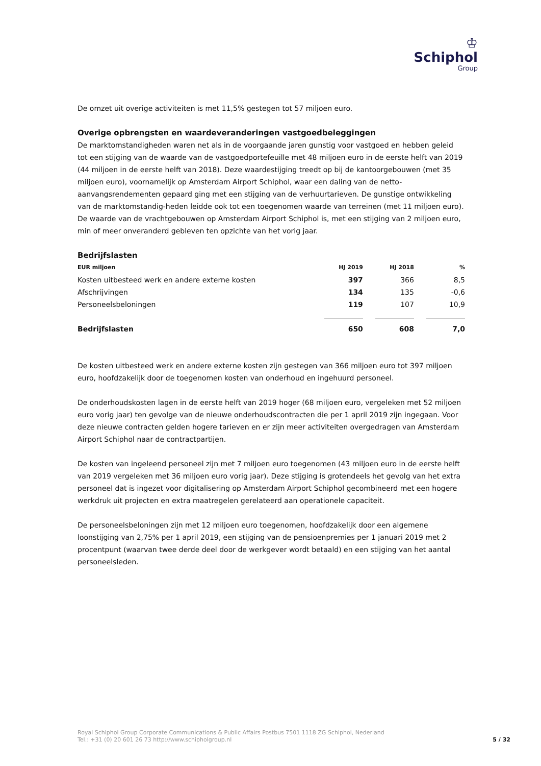♔
Schiphol
Group
De omzet uit overige activiteiten is met 11,5% gestegen tot 57 miljoen euro.
Overige opbrengsten en waardeveranderingen vastgoedbeleggingen
De marktomstandigheden waren net als in de voorgaande jaren gunstig voor vastgoed en hebben geleid tot een stijging van de waarde van de vastgoedportefeuille met 48 miljoen euro in de eerste helft van 2019 (44 miljoen in de eerste helft van 2018). Deze waardestijging treedt op bij de kantoorgebouwen (met 35 miljoen euro), voornamelijk op Amsterdam Airport Schiphol, waar een daling van de netto-aanvangsrendementen gepaard ging met een stijging van de verhuurtarieven. De gunstige ontwikkeling van de marktomstandig-heden leidde ook tot een toegenomen waarde van terreinen (met 11 miljoen euro). De waarde van de vrachtgebouwen op Amsterdam Airport Schiphol is, met een stijging van 2 miljoen euro, min of meer onveranderd gebleven ten opzichte van het vorig jaar.
Bedrijfslasten
| EUR miljoen | HJ 2019 | HJ 2018 | % |
| --- | --- | --- | --- |
| Kosten uitbesteed werk en andere externe kosten | 397 | 366 | 8,5 |
| Afschrijvingen | 134 | 135 | -0,6 |
| Personeelsbeloningen | 119 | 107 | 10,9 |
| Bedrijfslasten | 650 | 608 | 7,0 |
De kosten uitbesteed werk en andere externe kosten zijn gestegen van 366 miljoen euro tot 397 miljoen euro, hoofdzakelijk door de toegenomen kosten van onderhoud en ingehuurd personeel.
De onderhoudskosten lagen in de eerste helft van 2019 hoger (68 miljoen euro, vergeleken met 52 miljoen euro vorig jaar) ten gevolge van de nieuwe onderhoudscontracten die per 1 april 2019 zijn ingegaan. Voor deze nieuwe contracten gelden hogere tarieven en er zijn meer activiteiten overgedragen van Amsterdam Airport Schiphol naar de contractpartijen.
De kosten van ingeleend personeel zijn met 7 miljoen euro toegenomen (43 miljoen euro in de eerste helft van 2019 vergeleken met 36 miljoen euro vorig jaar). Deze stijging is grotendeels het gevolg van het extra personeel dat is ingezet voor digitalisering op Amsterdam Airport Schiphol gecombineerd met een hogere werkdruk uit projecten en extra maatregelen gerelateerd aan operationele capaciteit.
De personeelsbeloningen zijn met 12 miljoen euro toegenomen, hoofdzakelijk door een algemene loonstijging van 2,75% per 1 april 2019, een stijging van de pensioenpremies per 1 januari 2019 met 2 procentpunt (waarvan twee derde deel door de werkgever wordt betaald) en een stijging van het aantal personeelsleden.
Royal Schiphol Group Corporate Communications & Public Affairs Postbus 7501 1118 ZG Schiphol, Nederland
Tel.: +31 (0) 20 601 26 73 http://www.schipholgroup.nl
5 / 32